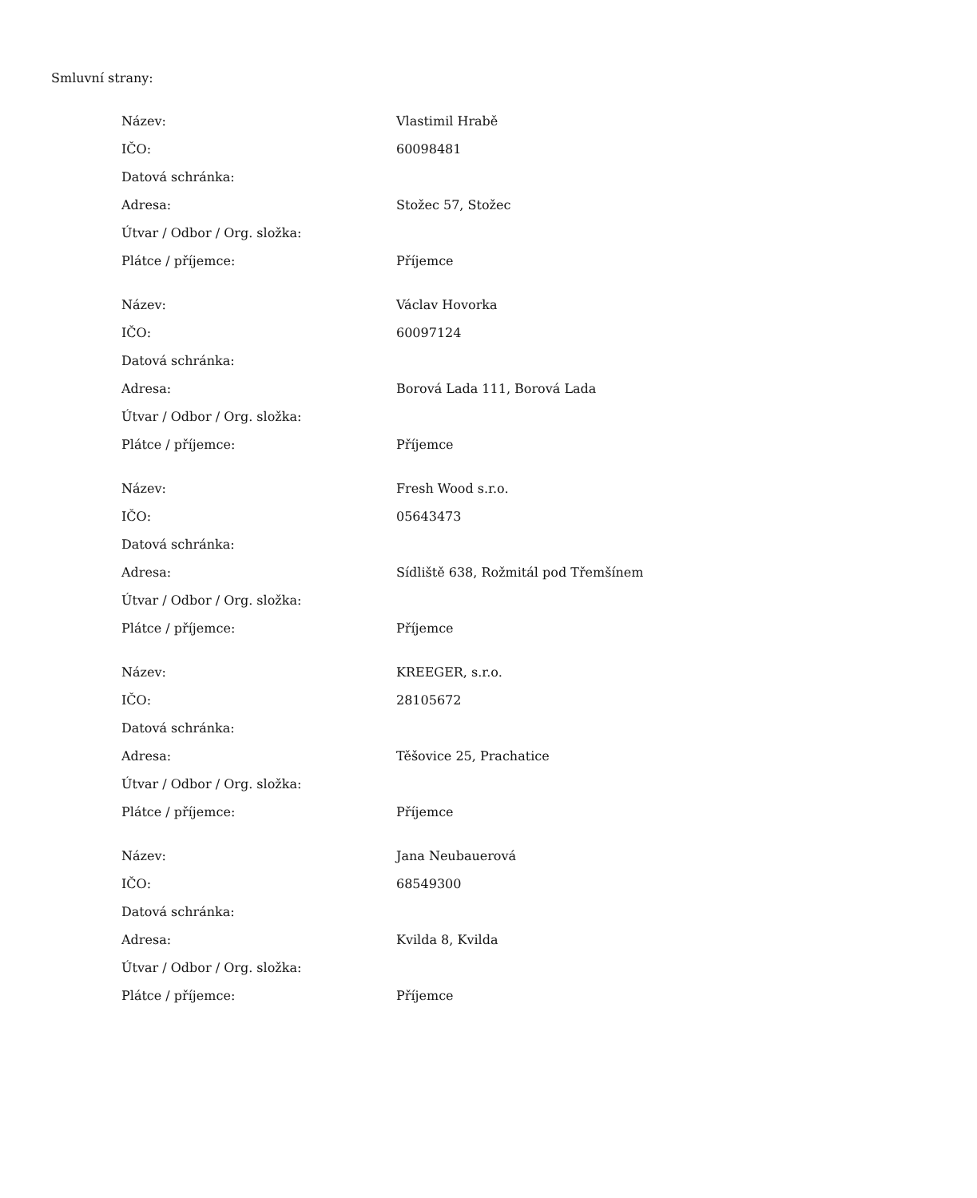Smluvní strany:
| Název: | Vlastimil Hrabě |
| IČO: | 60098481 |
| Datová schránka: | |
| Adresa: | Stožec 57, Stožec |
| Útvar / Odbor / Org. složka: | |
| Plátce / příjemce: | Příjemce |
| Název: | Václav Hovorka |
| IČO: | 60097124 |
| Datová schránka: | |
| Adresa: | Borová Lada 111, Borová Lada |
| Útvar / Odbor / Org. složka: | |
| Plátce / příjemce: | Příjemce |
| Název: | Fresh Wood s.r.o. |
| IČO: | 05643473 |
| Datová schránka: | |
| Adresa: | Sídliště 638, Rožmitál pod Třemšínem |
| Útvar / Odbor / Org. složka: | |
| Plátce / příjemce: | Příjemce |
| Název: | KREEGER, s.r.o. |
| IČO: | 28105672 |
| Datová schránka: | |
| Adresa: | Těšovice 25, Prachatice |
| Útvar / Odbor / Org. složka: | |
| Plátce / příjemce: | Příjemce |
| Název: | Jana Neubauerová |
| IČO: | 68549300 |
| Datová schránka: | |
| Adresa: | Kvilda 8, Kvilda |
| Útvar / Odbor / Org. složka: | |
| Plátce / příjemce: | Příjemce |